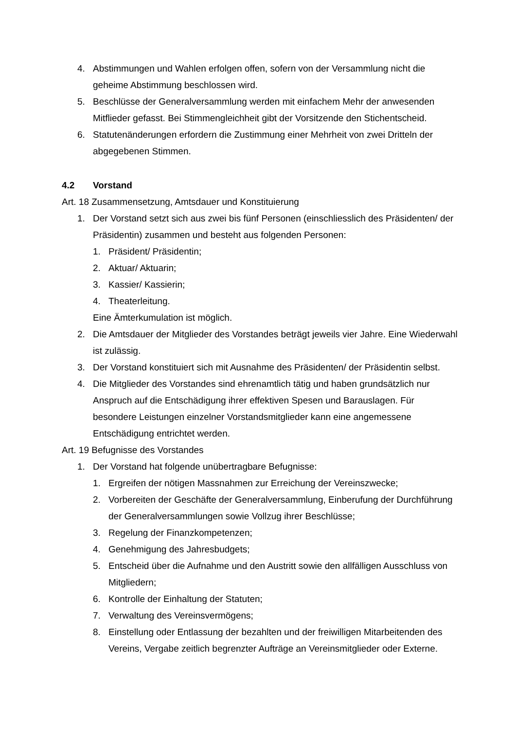4. Abstimmungen und Wahlen erfolgen offen, sofern von der Versammlung nicht die geheime Abstimmung beschlossen wird.
5. Beschlüsse der Generalversammlung werden mit einfachem Mehr der anwesenden Mitflieder gefasst. Bei Stimmengleichheit gibt der Vorsitzende den Stichentscheid.
6. Statutenänderungen erfordern die Zustimmung einer Mehrheit von zwei Dritteln der abgegebenen Stimmen.
4.2 Vorstand
Art. 18 Zusammensetzung, Amtsdauer und Konstituierung
1. Der Vorstand setzt sich aus zwei bis fünf Personen (einschliesslich des Präsidenten/ der Präsidentin) zusammen und besteht aus folgenden Personen:
1. Präsident/ Präsidentin;
2. Aktuar/ Aktuarin;
3. Kassier/ Kassierin;
4. Theaterleitung.
Eine Ämterkumulation ist möglich.
2. Die Amtsdauer der Mitglieder des Vorstandes beträgt jeweils vier Jahre. Eine Wiederwahl ist zulässig.
3. Der Vorstand konstituiert sich mit Ausnahme des Präsidenten/ der Präsidentin selbst.
4. Die Mitglieder des Vorstandes sind ehrenamtlich tätig und haben grundsätzlich nur Anspruch auf die Entschädigung ihrer effektiven Spesen und Barauslagen. Für besondere Leistungen einzelner Vorstandsmitglieder kann eine angemessene Entschädigung entrichtet werden.
Art. 19 Befugnisse des Vorstandes
1. Der Vorstand hat folgende unübertragbare Befugnisse:
1. Ergreifen der nötigen Massnahmen zur Erreichung der Vereinszwecke;
2. Vorbereiten der Geschäfte der Generalversammlung, Einberufung der Durchführung der Generalversammlungen sowie Vollzug ihrer Beschlüsse;
3. Regelung der Finanzkompetenzen;
4. Genehmigung des Jahresbudgets;
5. Entscheid über die Aufnahme und den Austritt sowie den allfälligen Ausschluss von Mitgliedern;
6. Kontrolle der Einhaltung der Statuten;
7. Verwaltung des Vereinsvermögens;
8. Einstellung oder Entlassung der bezahlten und der freiwilligen Mitarbeitenden des Vereins, Vergabe zeitlich begrenzter Aufträge an Vereinsmitglieder oder Externe.